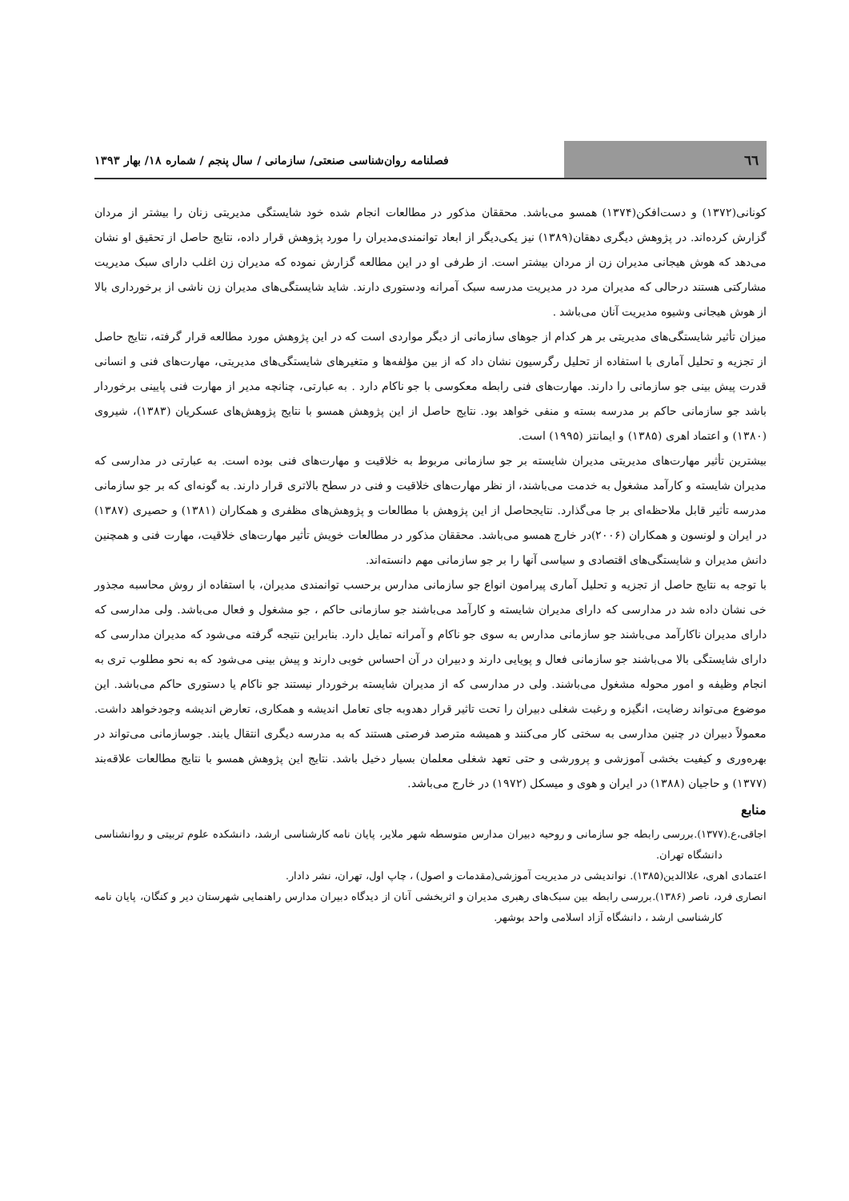٦٦
فصلنامه روان‌شناسی صنعتی/ سازمانی / سال پنجم / شماره ۱۸/ بهار ۱۳۹۳
کونانی(۱۳۷۲) و دست‌افکن(۱۳۷۴) همسو می‌باشد. محققان مذکور در مطالعات انجام شده خود شایستگی مدیریتی زنان را بیشتر از مردان گزارش کرده‌اند. در پژوهش دیگری دهقان(۱۳۸۹) نیز یکی‌دیگر از ابعاد توانمندی‌مدیران را مورد پژوهش قرار داده، نتایج حاصل از تحقیق او نشان می‌دهد که هوش هیجانی مدیران زن از مردان بیشتر است. از طرفی او در این مطالعه گزارش نموده که مدیران زن اغلب دارای سبک مدیریت مشارکتی هستند درحالی که مدیران مرد در مدیریت مدرسه سبک آمرانه ودستوری دارند. شاید شایستگی‌های مدیران زن ناشی از برخورداری بالا از هوش هیجانی وشیوه مدیریت آنان می‌باشد .
میزان تأثیر شایستگی‌های مدیریتی بر هر کدام از جوهای سازمانی از دیگر مواردی است که در این پژوهش مورد مطالعه قرار گرفته، نتایج حاصل از تجزیه و تحلیل آماری با استفاده از تحلیل رگرسیون نشان داد که از بین مؤلفه‌ها و متغیرهای شایستگی‌های مدیریتی، مهارت‌های فنی و انسانی قدرت پیش بینی جو سازمانی را دارند. مهارت‌های فنی رابطه معکوسی با جو ناکام دارد . به عبارتی، چنانچه مدیر از مهارت فنی پایینی برخوردار باشد جو سازمانی حاکم بر مدرسه بسته و منفی خواهد بود. نتایج حاصل از این پژوهش همسو با نتایج پژوهش‌های عسکریان (۱۳۸۳)، شیروی (۱۳۸۰) و اعتماد اهری (۱۳۸۵) و ایمانتز (۱۹۹۵) است.
بیشترین تأثیر مهارت‌های مدیریتی مدیران شایسته بر جو سازمانی مربوط به خلاقیت و مهارت‌های فنی بوده است. به عبارتی در مدارسی که مدیران شایسته و کارآمد مشغول به خدمت می‌باشند، از نظر مهارت‌های خلاقیت و فنی در سطح بالاتری قرار دارند. به گونه‌ای که بر جو سازمانی مدرسه تأثیر قابل ملاحظه‌ای بر جا می‌گذارد. نتایجحاصل از این پژوهش با مطالعات و پژوهش‌های مظفری و همکاران (۱۳۸۱) و حصیری (۱۳۸۷) در ایران و لونسون و همکاران (۲۰۰۶)در خارج همسو می‌باشد. محققان مذکور در مطالعات خویش تأثیر مهارت‌های خلاقیت، مهارت فنی و همچنین دانش مدیران و شایستگی‌های اقتصادی و سیاسی آنها را بر جو سازمانی مهم دانسته‌اند.
با توجه به نتایج حاصل از تجزیه و تحلیل آماری پیرامون انواع جو سازمانی مدارس برحسب توانمندی مدیران، با استفاده از روش محاسبه مجذور خی نشان داده شد در مدارسی که دارای مدیران شایسته و کارآمد می‌باشند جو سازمانی حاکم ، جو مشغول و فعال می‌باشد. ولی مدارسی که دارای مدیران ناکارآمد می‌باشند جو سازمانی مدارس به سوی جو ناکام و آمرانه تمایل دارد. بنابراین نتیجه گرفته می‌شود که مدیران مدارسی که دارای شایستگی بالا می‌باشند جو سازمانی فعال و پویایی دارند و دبیران در آن احساس خوبی دارند و پیش بینی می‌شود که به نحو مطلوب تری به انجام وظیفه و امور محوله مشغول می‌باشند. ولی در مدارسی که از مدیران شایسته برخوردار نیستند جو ناکام یا دستوری حاکم می‌باشد. این موضوع می‌تواند رضایت، انگیزه و رغبت شغلی دبیران را تحت تاثیر قرار دهدوبه جای تعامل اندیشه و همکاری، تعارض اندیشه وجودخواهد داشت. معمولاً دبیران در چنین مدارسی به سختی کار می‌کنند و همیشه مترصد فرصتی هستند که به مدرسه دیگری انتقال یابند. جوسازمانی می‌تواند در بهره‌وری و کیفیت بخشی آموزشی و پرورشی و حتی تعهد شغلی معلمان بسیار دخیل باشد. نتایج این پژوهش همسو با نتایج مطالعات علاقه‌بند (۱۳۷۷) و حاجیان (۱۳۸۸) در ایران و هوی و میسکل (۱۹۷۲) در خارج می‌باشد.
منابع
اجاقی،ع.(۱۳۷۷).بررسی رابطه جو سازمانی و روحیه دبیران مدارس متوسطه شهر ملایر، پایان نامه کارشناسی ارشد، دانشکده علوم تربیتی و روانشناسی دانشگاه تهران.
اعتمادی اهری، علاالدین(۱۳۸۵). نواندیشی در مدیریت آموزشی(مقدمات و اصول) ، چاپ اول، تهران، نشر دادار.
انصاری فرد، ناصر (۱۳۸۶).بررسی رابطه بین سبک‌های رهبری مدیران و اثربخشی آنان از دیدگاه دبیران مدارس راهنمایی شهرستان دیر و کنگان، پایان نامه کارشناسی ارشد ، دانشگاه آزاد اسلامی واحد بوشهر.